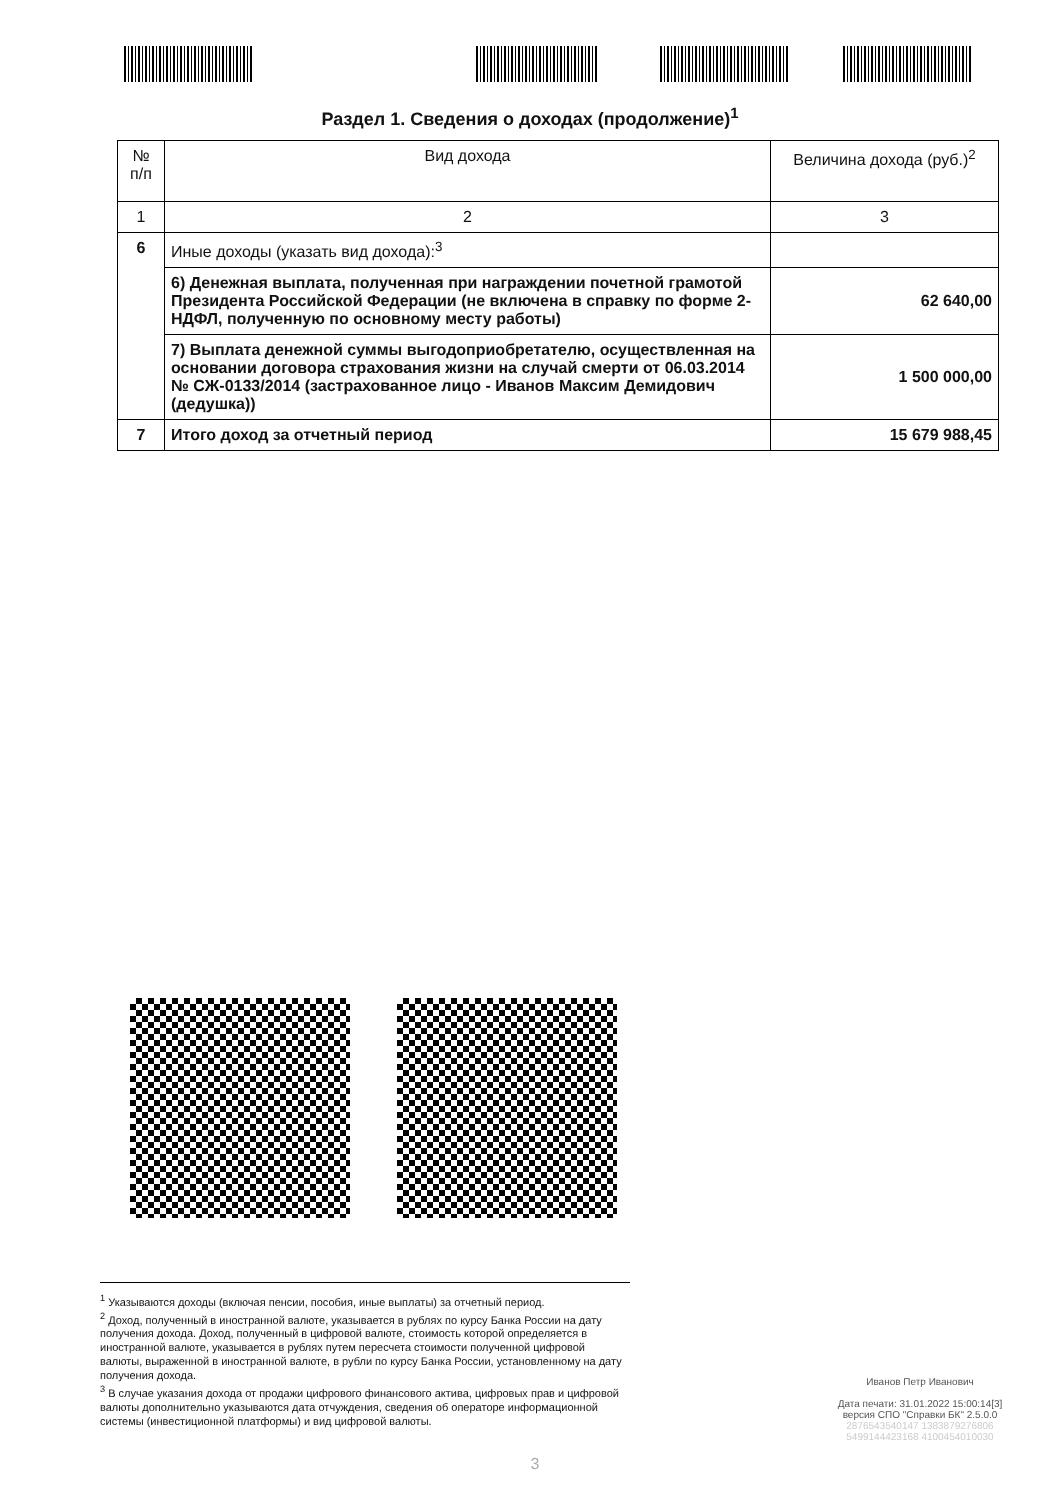Раздел 1. Сведения о доходах (продолжение)<sup>1</sup>
| № п/п | Вид дохода | Величина дохода (руб.)<sup>2</sup> |
| --- | --- | --- |
| 1 | 2 | 3 |
| 6 | Иные доходы (указать вид дохода):<sup>3</sup> | |
| | 6) Денежная выплата, полученная при награждении почетной грамотой Президента Российской Федерации (не включена в справку по форме 2-НДФЛ, полученную по основному месту работы) | 62 640,00 |
| | 7) Выплата денежной суммы выгодоприобретателю, осуществленная на основании договора страхования жизни на случай смерти от 06.03.2014 № СЖ-0133/2014 (застрахованное лицо - Иванов Максим Демидович (дедушка)) | 1 500 000,00 |
| 7 | Итого доход за отчетный период | 15 679 988,45 |
<sup>1</sup> Указываются доходы (включая пенсии, пособия, иные выплаты) за отчетный период.
<sup>2</sup> Доход, полученный в иностранной валюте, указывается в рублях по курсу Банка России на дату получения дохода. Доход, полученный в цифровой валюте, стоимость которой определяется в иностранной валюте, указывается в рублях путем пересчета стоимости полученной цифровой валюты, выраженной в иностранной валюте, в рубли по курсу Банка России, установленному на дату получения дохода.
<sup>3</sup> В случае указания дохода от продажи цифрового финансового актива, цифровых прав и цифровой валюты дополнительно указываются дата отчуждения, сведения об операторе информационной системы (инвестиционной платформы) и вид цифровой валюты.
Иванов Петр Иванович
Дата печати: 31.01.2022 15:00:14[3]
версия СПО "Справки БК" 2.5.0.0
2876543540147 1383879276806
5499144423168 4100454010030
3